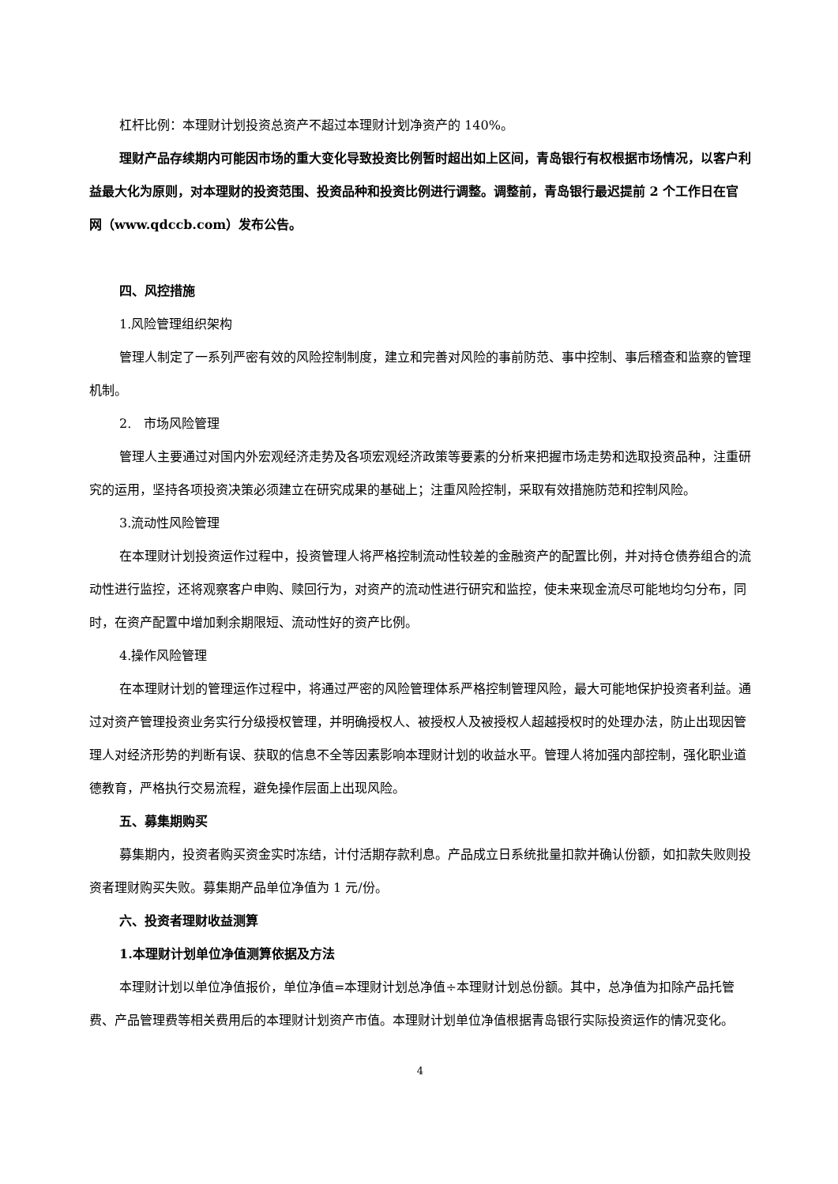杠杆比例：本理财计划投资总资产不超过本理财计划净资产的 140%。
理财产品存续期内可能因市场的重大变化导致投资比例暂时超出如上区间，青岛银行有权根据市场情况，以客户利益最大化为原则，对本理财的投资范围、投资品种和投资比例进行调整。调整前，青岛银行最迟提前 2 个工作日在官网（www.qdccb.com）发布公告。
四、风控措施
1.风险管理组织架构
管理人制定了一系列严密有效的风险控制制度，建立和完善对风险的事前防范、事中控制、事后稽查和监察的管理机制。
2.　市场风险管理
管理人主要通过对国内外宏观经济走势及各项宏观经济政策等要素的分析来把握市场走势和选取投资品种，注重研究的运用，坚持各项投资决策必须建立在研究成果的基础上；注重风险控制，采取有效措施防范和控制风险。
3.流动性风险管理
在本理财计划投资运作过程中，投资管理人将严格控制流动性较差的金融资产的配置比例，并对持仓债券组合的流动性进行监控，还将观察客户申购、赎回行为，对资产的流动性进行研究和监控，使未来现金流尽可能地均匀分布，同时，在资产配置中增加剩余期限短、流动性好的资产比例。
4.操作风险管理
在本理财计划的管理运作过程中，将通过严密的风险管理体系严格控制管理风险，最大可能地保护投资者利益。通过对资产管理投资业务实行分级授权管理，并明确授权人、被授权人及被授权人超越授权时的处理办法，防止出现因管理人对经济形势的判断有误、获取的信息不全等因素影响本理财计划的收益水平。管理人将加强内部控制，强化职业道德教育，严格执行交易流程，避免操作层面上出现风险。
五、募集期购买
募集期内，投资者购买资金实时冻结，计付活期存款利息。产品成立日系统批量扣款并确认份额，如扣款失败则投资者理财购买失败。募集期产品单位净值为 1 元/份。
六、投资者理财收益测算
1.本理财计划单位净值测算依据及方法
本理财计划以单位净值报价，单位净值=本理财计划总净值÷本理财计划总份额。其中，总净值为扣除产品托管费、产品管理费等相关费用后的本理财计划资产市值。本理财计划单位净值根据青岛银行实际投资运作的情况变化。
4